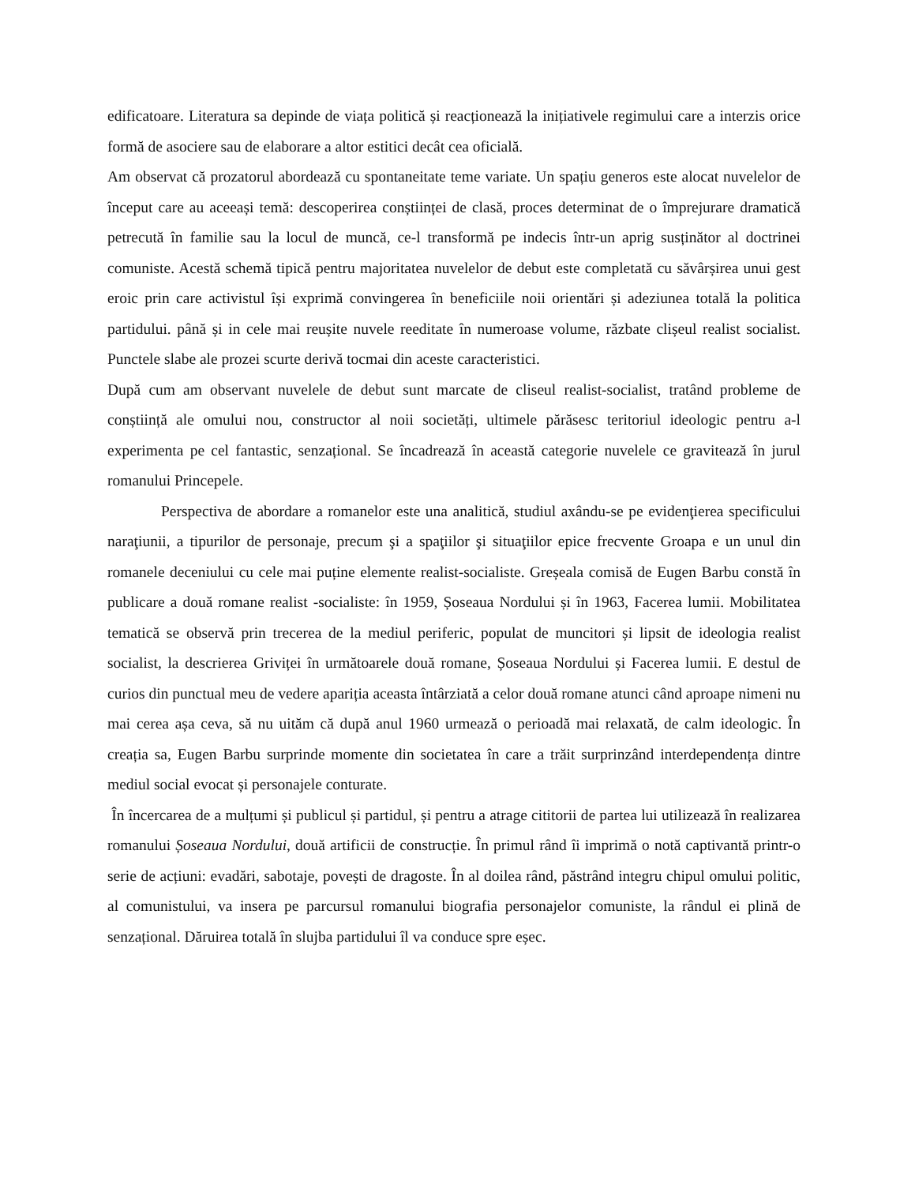edificatoare. Literatura sa depinde de viața politică și reacționează la inițiativele regimului care a interzis orice formă de asociere sau de elaborare a altor estitici decât cea oficială.
Am observat că prozatorul abordează cu spontaneitate teme variate. Un spațiu generos este alocat nuvelelor de început care au aceeași temă: descoperirea conștiinței de clasă, proces determinat de o împrejurare dramatică petrecută în familie sau la locul de muncă, ce-l transformă pe indecis într-un aprig susținător al doctrinei comuniste. Acestă schemă tipică pentru majoritatea nuvelelor de debut este completată cu săvârșirea unui gest eroic prin care activistul își exprimă convingerea în beneficiile noii orientări și adeziunea totală la politica partidului. până și in cele mai reușite nuvele reeditate în numeroase volume, răzbate clișeul realist socialist. Punctele slabe ale prozei scurte derivă tocmai din aceste caracteristici.
După cum am observant nuvelele de debut sunt marcate de cliseul realist-socialist, tratând probleme de conștiință ale omului nou, constructor al noii societăți, ultimele părăsesc teritoriul ideologic pentru a-l experimenta pe cel fantastic, senzațional. Se încadrează în această categorie nuvelele ce gravitează în jurul romanului Princepele.
Perspectiva de abordare a romanelor este una analitică, studiul axându-se pe evidenţierea specificului naraţiunii, a tipurilor de personaje, precum şi a spaţiilor şi situaţiilor epice frecvente Groapa e un unul din romanele deceniului cu cele mai puține elemente realist-socialiste. Greșeala comisă de Eugen Barbu constă în publicare a două romane realist -socialiste: în 1959, Șoseaua Nordului și în 1963, Facerea lumii. Mobilitatea tematică se observă prin trecerea de la mediul periferic, populat de muncitori și lipsit de ideologia realist socialist, la descrierea Griviței în următoarele două romane, Șoseaua Nordului și Facerea lumii. E destul de curios din punctual meu de vedere apariția aceasta întârziată a celor două romane atunci când aproape nimeni nu mai cerea așa ceva, să nu uităm că după anul 1960 urmează o perioadă mai relaxată, de calm ideologic. În creația sa, Eugen Barbu surprinde momente din societatea în care a trăit surprinzând interdependența dintre mediul social evocat și personajele conturate.
În încercarea de a mulțumi și publicul și partidul, și pentru a atrage cititorii de partea lui utilizează în realizarea romanului Șoseaua Nordului, două artificii de construcție. În primul rând îi imprimă o notă captivantă printr-o serie de acțiuni: evadări, sabotaje, povești de dragoste. În al doilea rând, păstrând integru chipul omului politic, al comunistului, va insera pe parcursul romanului biografia personajelor comuniste, la rândul ei plină de senzațional. Dăruirea totală în slujba partidului îl va conduce spre eșec.